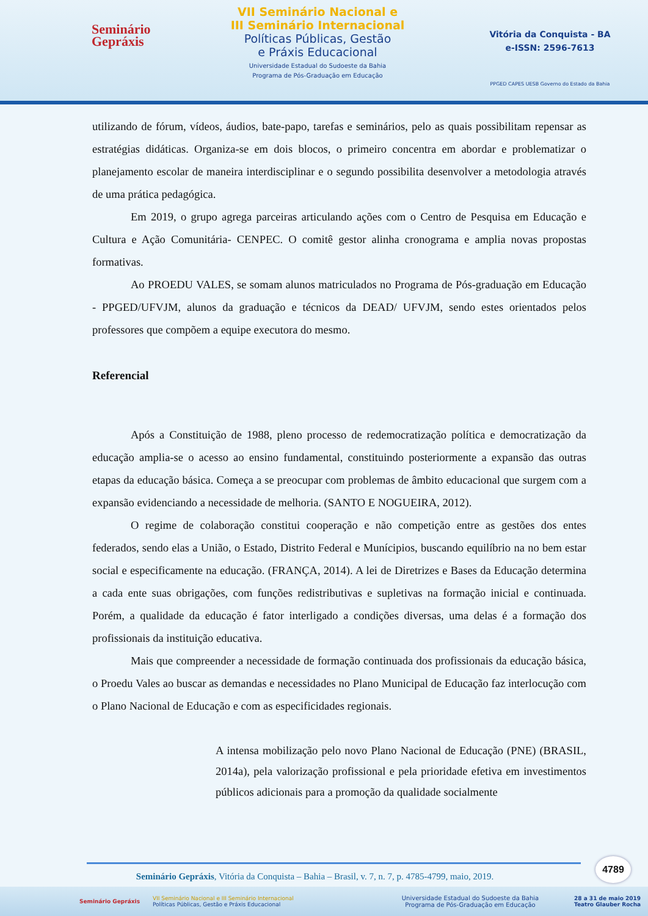Seminário
Gepráxis
VII Seminário Nacional e
III Seminário Internacional
Políticas Públicas, Gestão
e Práxis Educacional
Universidade Estadual do Sudoeste da Bahia
Programa de Pós-Graduação em Educação
Vitória da Conquista - BA
e-ISSN: 2596-7613
PPGED CAPES UESB Governo do Estado da Bahia
utilizando de fórum, vídeos, áudios, bate-papo, tarefas e seminários, pelo as quais possibilitam repensar as estratégias didáticas. Organiza-se em dois blocos, o primeiro concentra em abordar e problematizar o planejamento escolar de maneira interdisciplinar e o segundo possibilita desenvolver a metodologia através de uma prática pedagógica.
Em 2019, o grupo agrega parceiras articulando ações com o Centro de Pesquisa em Educação e Cultura e Ação Comunitária- CENPEC. O comitê gestor alinha cronograma e amplia novas propostas formativas.
Ao PROEDU VALES, se somam alunos matriculados no Programa de Pós-graduação em Educação - PPGED/UFVJM, alunos da graduação e técnicos da DEAD/ UFVJM, sendo estes orientados pelos professores que compõem a equipe executora do mesmo.
Referencial
Após a Constituição de 1988, pleno processo de redemocratização política e democratização da educação amplia-se o acesso ao ensino fundamental, constituindo posteriormente a expansão das outras etapas da educação básica. Começa a se preocupar com problemas de âmbito educacional que surgem com a expansão evidenciando a necessidade de melhoria. (SANTO E NOGUEIRA, 2012).
O regime de colaboração constitui cooperação e não competição entre as gestões dos entes federados, sendo elas a União, o Estado, Distrito Federal e Munícipios, buscando equilíbrio na no bem estar social e especificamente na educação. (FRANÇA, 2014). A lei de Diretrizes e Bases da Educação determina a cada ente suas obrigações, com funções redistributivas e supletivas na formação inicial e continuada. Porém, a qualidade da educação é fator interligado a condições diversas, uma delas é a formação dos profissionais da instituição educativa.
Mais que compreender a necessidade de formação continuada dos profissionais da educação básica, o Proedu Vales ao buscar as demandas e necessidades no Plano Municipal de Educação faz interlocução com o Plano Nacional de Educação e com as especificidades regionais.
A intensa mobilização pelo novo Plano Nacional de Educação (PNE) (BRASIL, 2014a), pela valorização profissional e pela prioridade efetiva em investimentos públicos adicionais para a promoção da qualidade socialmente
4789
Seminário Gepráxis, Vitória da Conquista – Bahia – Brasil, v. 7, n. 7, p. 4785-4799, maio, 2019.
Seminário Gepráxis VII Seminário Nacional e III Seminário Internacional
Políticas Públicas, Gestão e Práxis Educacional Universidade Estadual do Sudoeste da Bahia
Programa de Pós-Graduação em Educação 28 a 31 de maio 2019
Teatro Glauber Rocha